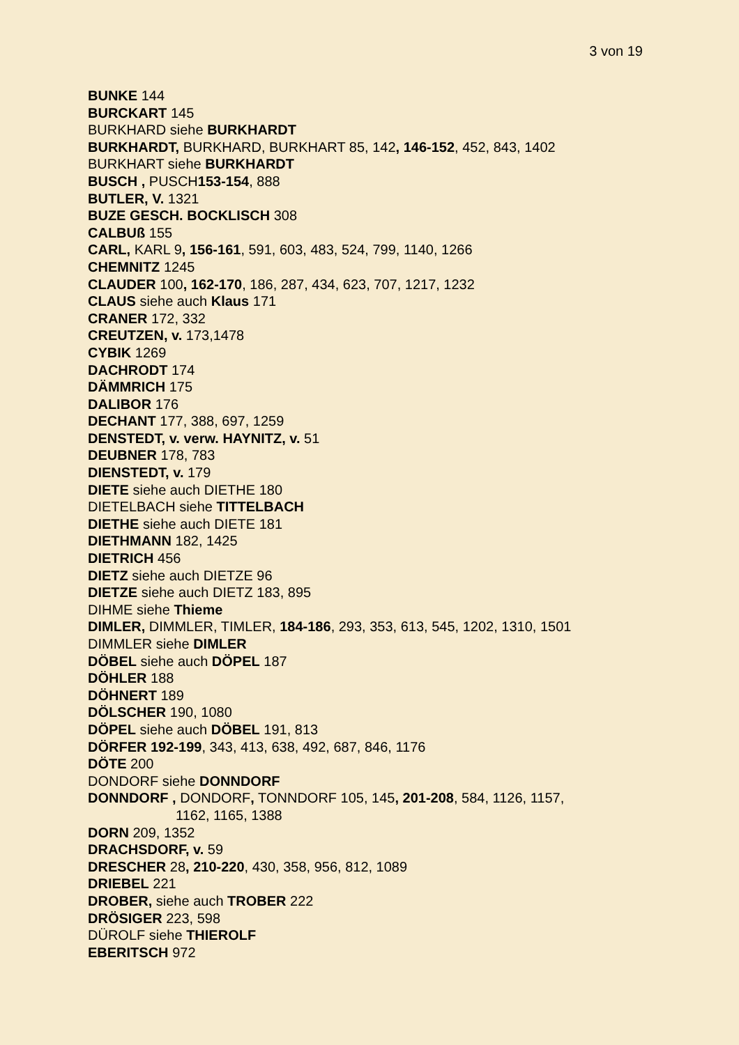3 von 19
BUNKE 144
BURCKART 145
BURKHARD siehe BURKHARDT
BURKHARDT, BURKHARD, BURKHART 85, 142, 146-152, 452, 843, 1402
BURKHART siehe BURKHARDT
BUSCH , PUSCH153-154, 888
BUTLER, V. 1321
BUZE GESCH. BOCKLISCH 308
CALBUß 155
CARL, KARL 9, 156-161, 591, 603, 483, 524, 799, 1140, 1266
CHEMNITZ 1245
CLAUDER 100, 162-170, 186, 287, 434, 623, 707, 1217, 1232
CLAUS siehe auch Klaus 171
CRANER 172, 332
CREUTZEN, v. 173,1478
CYBIK 1269
DACHRODT 174
DÄMMRICH 175
DALIBOR 176
DECHANT 177, 388, 697, 1259
DENSTEDT, v. verw. HAYNITZ, v. 51
DEUBNER 178, 783
DIENSTEDT, v. 179
DIETE siehe auch DIETHE 180
DIETELBACH siehe TITTELBACH
DIETHE siehe auch DIETE 181
DIETHMANN 182, 1425
DIETRICH 456
DIETZ siehe auch DIETZE 96
DIETZE siehe auch DIETZ 183, 895
DIHME siehe Thieme
DIMLER, DIMMLER, TIMLER, 184-186, 293, 353, 613, 545, 1202, 1310, 1501
DIMMLER siehe DIMLER
DÖBEL siehe auch DÖPEL 187
DÖHLER 188
DÖHNERT 189
DÖLSCHER 190, 1080
DÖPEL siehe auch DÖBEL 191, 813
DÖRFER 192-199, 343, 413, 638, 492, 687, 846, 1176
DÖTE 200
DONDORF siehe DONNDORF
DONNDORF , DONDORF, TONNDORF 105, 145, 201-208, 584, 1126, 1157,
1162, 1165, 1388
DORN 209, 1352
DRACHSDORF, v. 59
DRESCHER 28, 210-220, 430, 358, 956, 812, 1089
DRIEBEL 221
DROBER, siehe auch TROBER 222
DRÖSIGER 223, 598
DÜROLF siehe THIEROLF
EBERITSCH 972